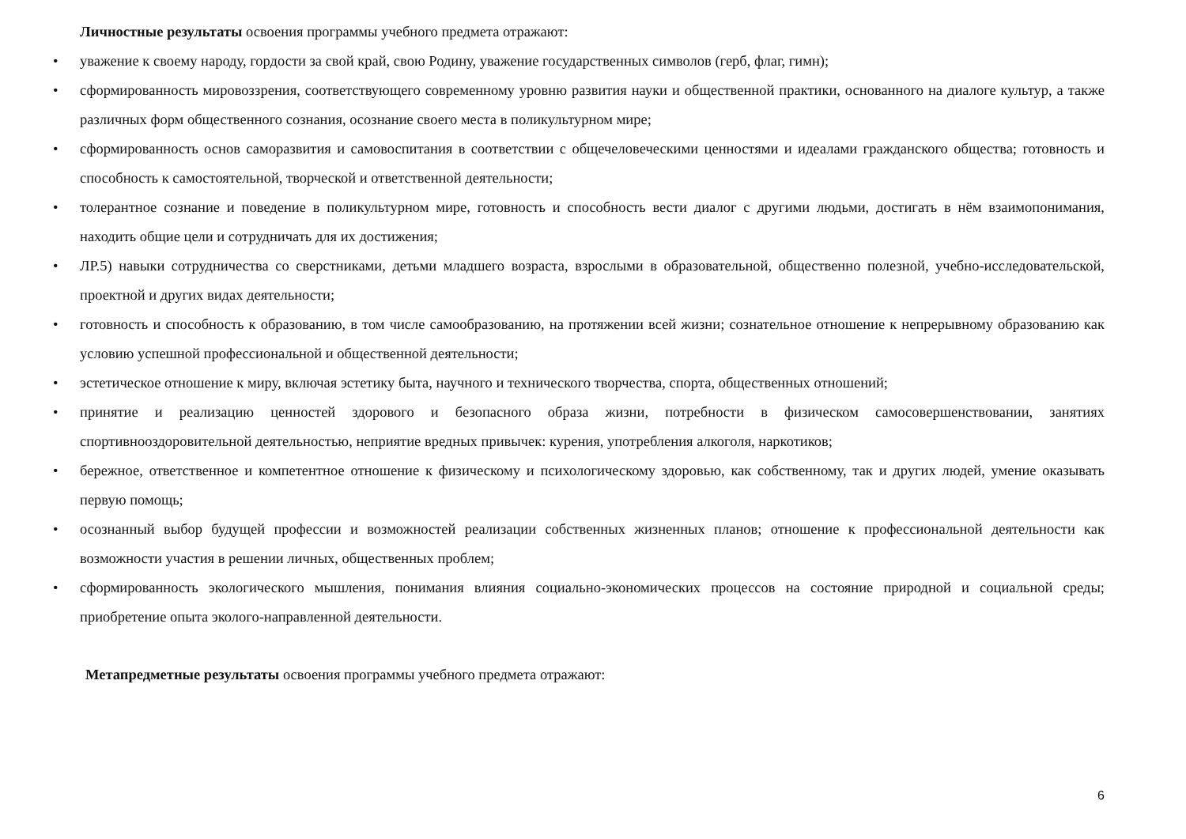Личностные результаты освоения программы учебного предмета отражают:
• уважение к своему народу, гордости за свой край, свою Родину, уважение государственных символов (герб, флаг, гимн);
• сформированность мировоззрения, соответствующего современному уровню развития науки и общественной практики, основанного на диалоге культур, а также различных форм общественного сознания, осознание своего места в поликультурном мире;
• сформированность основ саморазвития и самовоспитания в соответствии с общечеловеческими ценностями и идеалами гражданского общества; готовность и способность к самостоятельной, творческой и ответственной деятельности;
• толерантное сознание и поведение в поликультурном мире, готовность и способность вести диалог с другими людьми, достигать в нём взаимопонимания, находить общие цели и сотрудничать для их достижения;
• ЛР.5) навыки сотрудничества со сверстниками, детьми младшего возраста, взрослыми в образовательной, общественно полезной, учебно-исследовательской, проектной и других видах деятельности;
• готовность и способность к образованию, в том числе самообразованию, на протяжении всей жизни; сознательное отношение к непрерывному образованию как условию успешной профессиональной и общественной деятельности;
• эстетическое отношение к миру, включая эстетику быта, научного и технического творчества, спорта, общественных отношений;
• принятие и реализацию ценностей здорового и безопасного образа жизни, потребности в физическом самосовершенствовании, занятиях спортивнооздоровительной деятельностью, неприятие вредных привычек: курения, употребления алкоголя, наркотиков;
• бережное, ответственное и компетентное отношение к физическому и психологическому здоровью, как собственному, так и других людей, умение оказывать первую помощь;
• осознанный выбор будущей профессии и возможностей реализации собственных жизненных планов; отношение к профессиональной деятельности как возможности участия в решении личных, общественных проблем;
• сформированность экологического мышления, понимания влияния социально-экономических процессов на состояние природной и социальной среды; приобретение опыта эколого-направленной деятельности.
Метапредметные результаты освоения программы учебного предмета отражают:
6